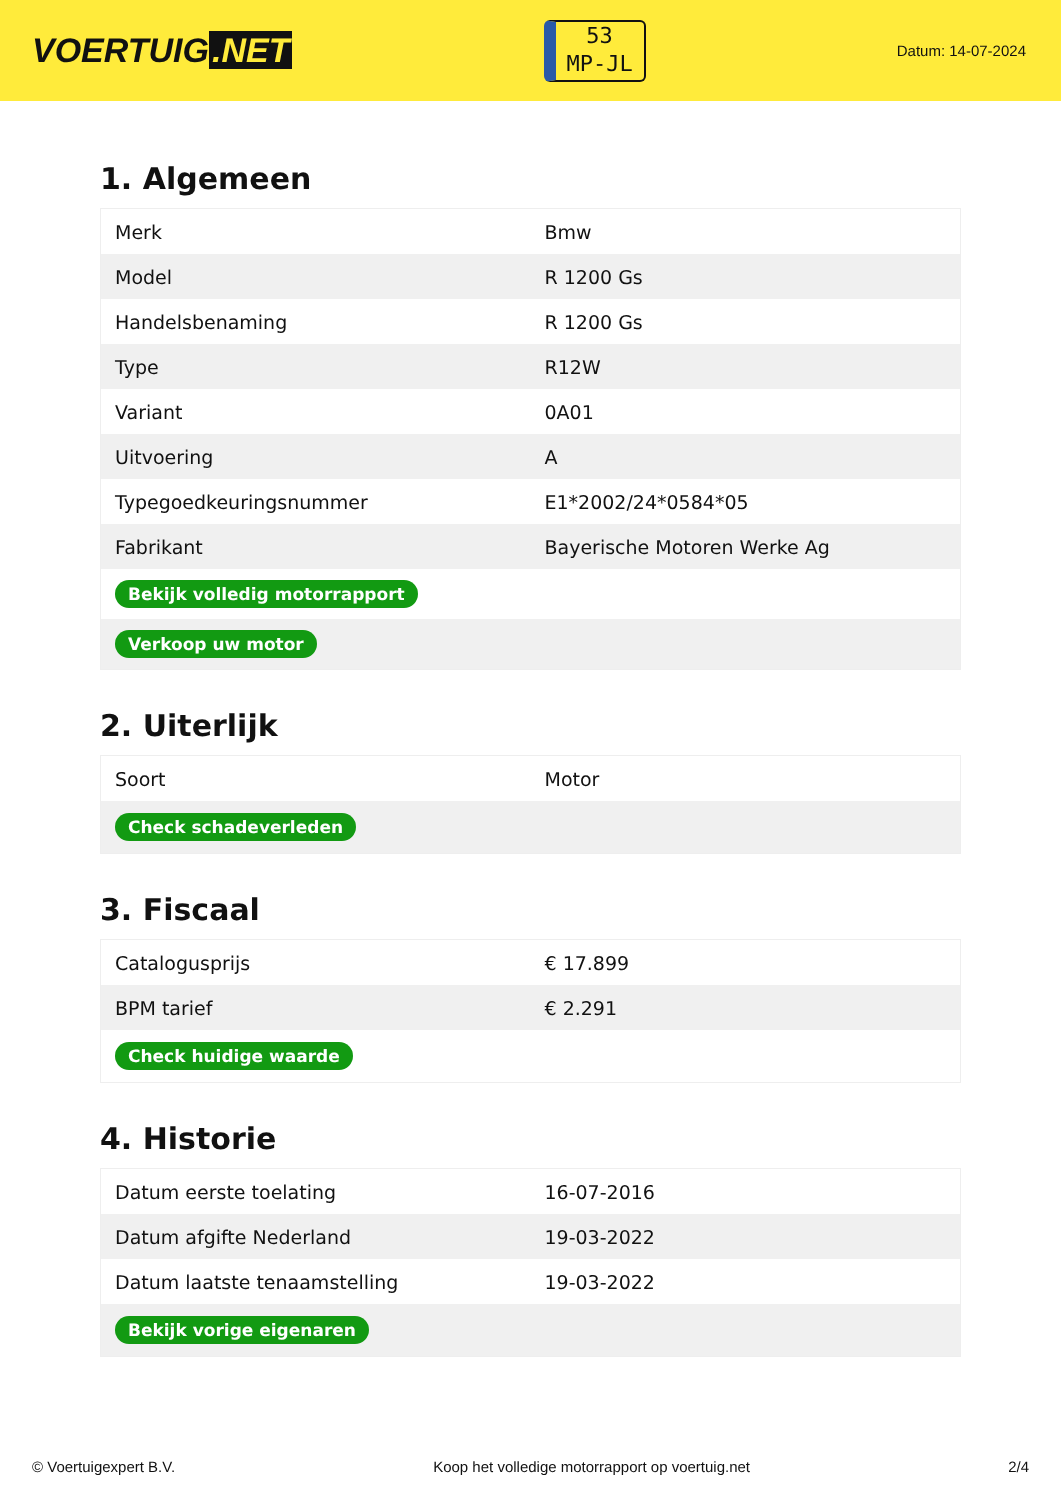VOERTUIG.NET
53
MP-JL
Datum: 14-07-2024
1. Algemeen
| Merk | Bmw |
| Model | R 1200 Gs |
| Handelsbenaming | R 1200 Gs |
| Type | R12W |
| Variant | 0A01 |
| Uitvoering | A |
| Typegoedkeuringsnummer | E1*2002/24*0584*05 |
| Fabrikant | Bayerische Motoren Werke Ag |
| Bekijk volledig motorrapport | |
| Verkoop uw motor | |
2. Uiterlijk
| Soort | Motor |
| Check schadeverleden | |
3. Fiscaal
| Catalogusprijs | € 17.899 |
| BPM tarief | € 2.291 |
| Check huidige waarde | |
4. Historie
| Datum eerste toelating | 16-07-2016 |
| Datum afgifte Nederland | 19-03-2022 |
| Datum laatste tenaamstelling | 19-03-2022 |
| Bekijk vorige eigenaren | |
© Voertuigexpert B.V. Koop het volledige motorrapport op voertuig.net 2/4